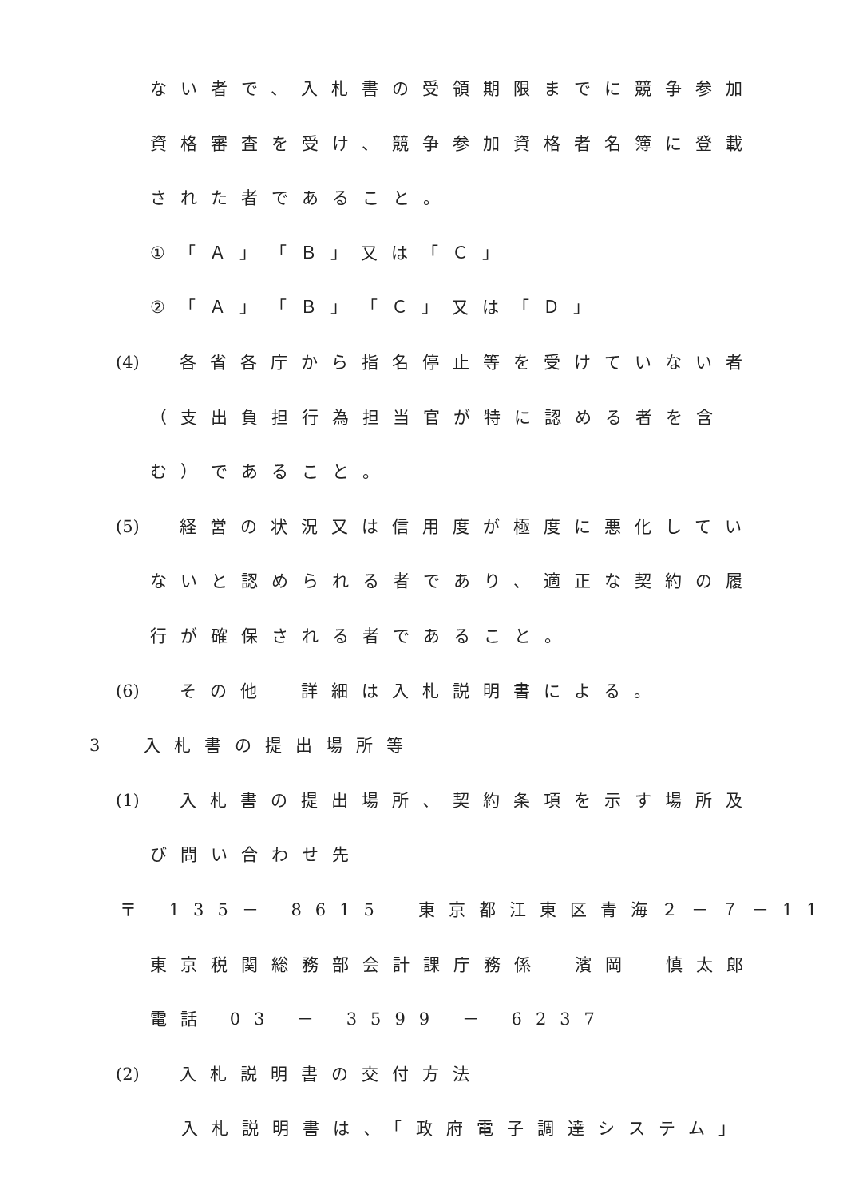ない者で、入札書の受領期限までに競争参加
資格審査を受け、競争参加資格者名簿に登載
された者であること。
①「Ａ」「Ｂ」又は「Ｃ」
②「Ａ」「Ｂ」「Ｃ」又は「Ｄ」
(4) 各省各庁から指名停止等を受けていない者
（支出負担行為担当官が特に認める者を含
む）であること。
(5) 経営の状況又は信用度が極度に悪化してい
ないと認められる者であり、適正な契約の履
行が確保される者であること。
(6) その他　詳細は入札説明書による。
3　入札書の提出場所等
(1) 入札書の提出場所、契約条項を示す場所及
び問い合わせ先
〒 135－ 8615　東京都江東区青海２－７－11
東京税関総務部会計課庁務係　濱岡　慎太郎
電話 03 － 3599 － 6237
(2) 入札説明書の交付方法
入札説明書は、「政府電子調達システム」